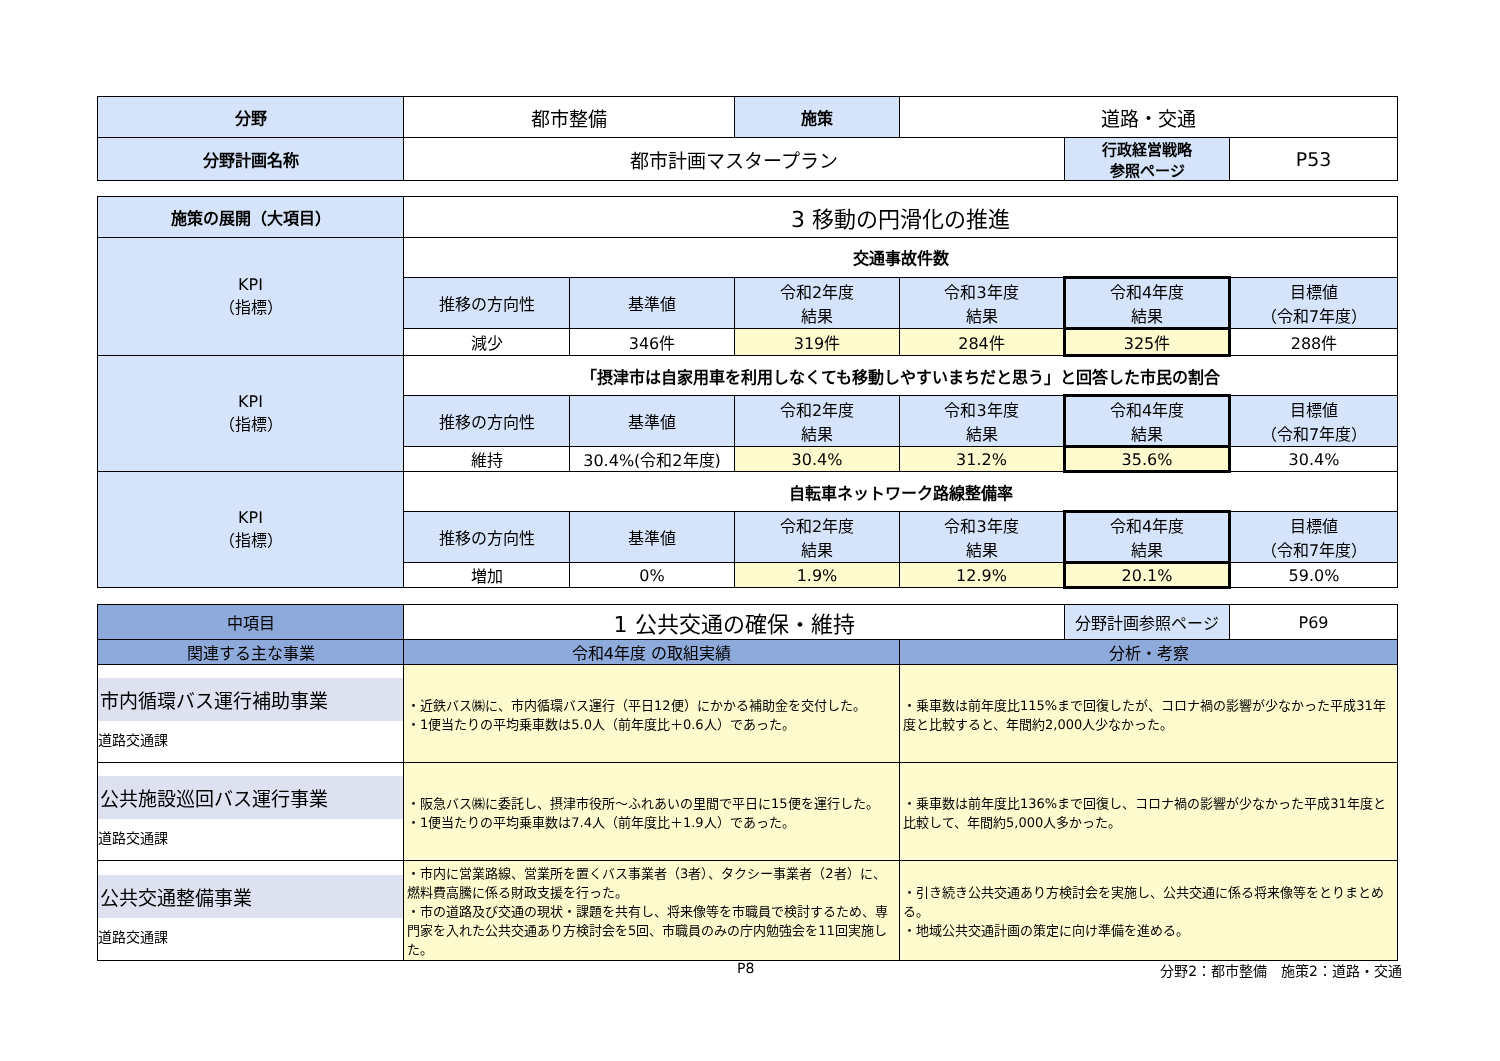| 分野 | 都市整備 | 施策 | 道路・交通 | | |
| 分野計画名称 | 都市計画マスタープラン | | | 行政経営戦略 参照ページ | P53 |
| 施策の展開（大項目） | 3 移動の円滑化の推進 | | | | | |
| KPI （指標） | 交通事故件数 | | | | | |
| | 推移の方向性 | 基準値 | 令和2年度 結果 | 令和3年度 結果 | 令和4年度 結果 | 目標値 （令和7年度） |
| | 減少 | 346件 | 319件 | 284件 | 325件 | 288件 |
| KPI （指標） | 「摂津市は自家用車を利用しなくても移動しやすいまちだと思う」と回答した市民の割合 | | | | | |
| | 推移の方向性 | 基準値 | 令和2年度 結果 | 令和3年度 結果 | 令和4年度 結果 | 目標値 （令和7年度） |
| | 維持 | 30.4%(令和2年度) | 30.4% | 31.2% | 35.6% | 30.4% |
| KPI （指標） | 自転車ネットワーク路線整備率 | | | | | |
| | 推移の方向性 | 基準値 | 令和2年度 結果 | 令和3年度 結果 | 令和4年度 結果 | 目標値 （令和7年度） |
| | 増加 | 0% | 1.9% | 12.9% | 20.1% | 59.0% |
| 中項目 | 1 公共交通の確保・維持 | | 分野計画参照ページ | P69 |
| 関連する主な事業 | 令和4年度 の取組実績 | 分析・考察 | | |
| 市内循環バス運行補助事業 道路交通課 | ・近鉄バス㈱に、市内循環バス運行（平日12便）にかかる補助金を交付した。 ・1便当たりの平均乗車数は5.0人（前年度比＋0.6人）であった。 | ・乗車数は前年度比115%まで回復したが、コロナ禍の影響が少なかった平成31年度と比較すると、年間約2,000人少なかった。 | | |
| 公共施設巡回バス運行事業 道路交通課 | ・阪急バス㈱に委託し、摂津市役所～ふれあいの里間で平日に15便を運行した。 ・1便当たりの平均乗車数は7.4人（前年度比＋1.9人）であった。 | ・乗車数は前年度比136%まで回復し、コロナ禍の影響が少なかった平成31年度と比較して、年間約5,000人多かった。 | | |
| 公共交通整備事業 道路交通課 | ・市内に営業路線、営業所を置くバス事業者（3者）、タクシー事業者（2者）に、燃料費高騰に係る財政支援を行った。 ・市の道路及び交通の現状・課題を共有し、将来像等を市職員で検討するため、専門家を入れた公共交通あり方検討会を5回、市職員のみの庁内勉強会を11回実施した。 | ・引き続き公共交通あり方検討会を実施し、公共交通に係る将来像等をとりまとめる。 ・地域公共交通計画の策定に向け準備を進める。 | | |
P8 分野2：都市整備　施策2：道路・交通